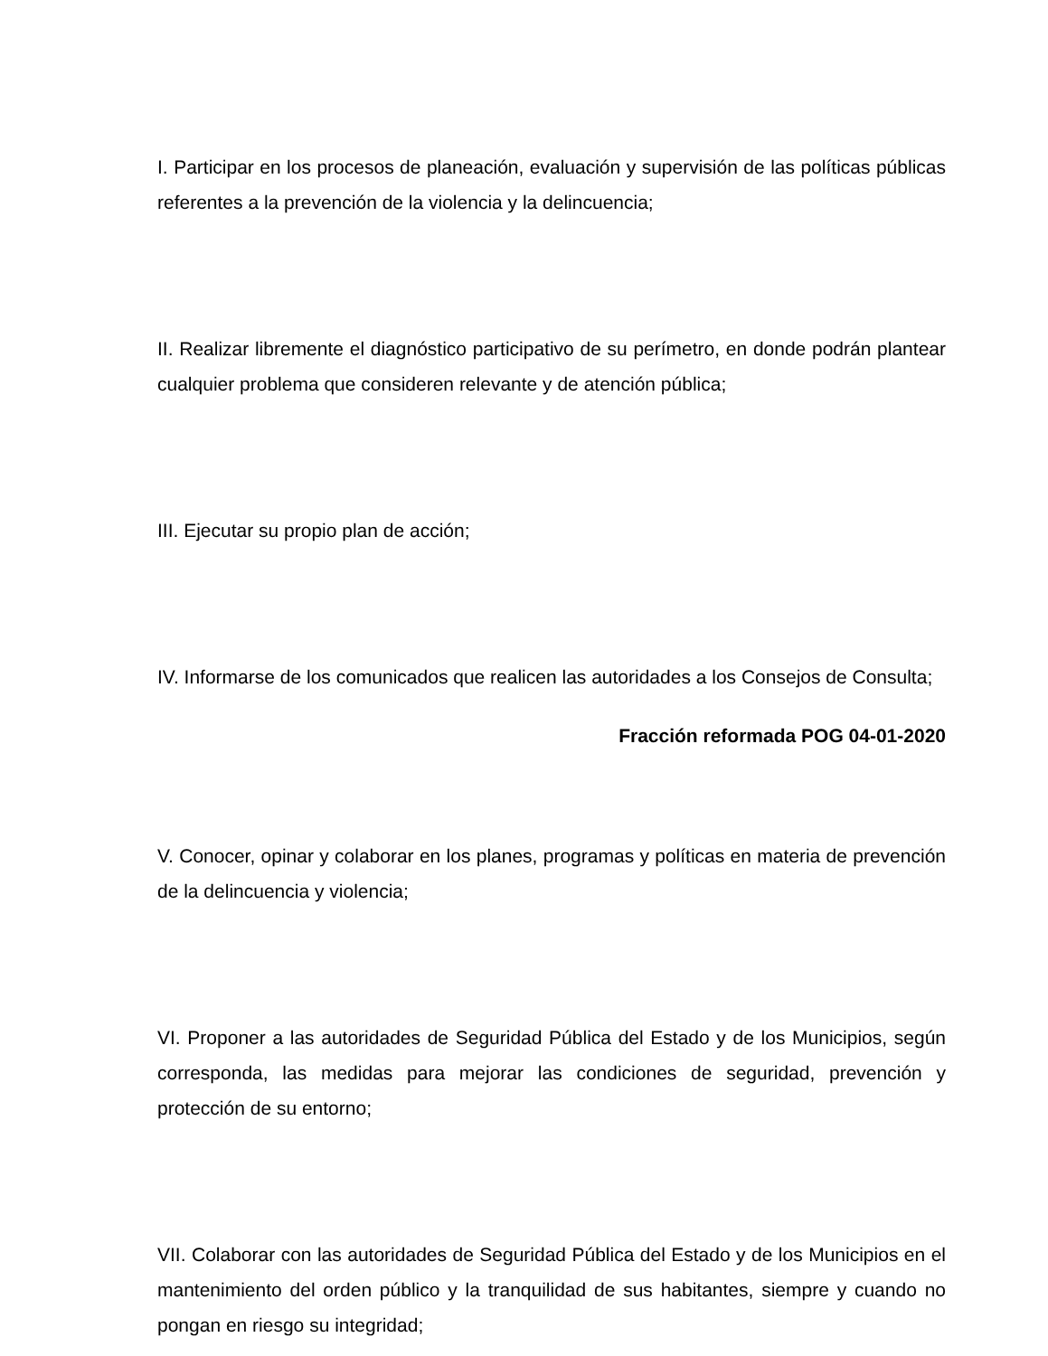I. Participar en los procesos de planeación, evaluación y supervisión de las políticas públicas referentes a la prevención de la violencia y la delincuencia;
II. Realizar libremente el diagnóstico participativo de su perímetro, en donde podrán plantear cualquier problema que consideren relevante y de atención pública;
III. Ejecutar su propio plan de acción;
IV. Informarse de los comunicados que realicen las autoridades a los Consejos de Consulta;
Fracción reformada POG 04-01-2020
V. Conocer, opinar y colaborar en los planes, programas y políticas en materia de prevención de la delincuencia y violencia;
VI. Proponer a las autoridades de Seguridad Pública del Estado y de los Municipios, según corresponda, las medidas para mejorar las condiciones de seguridad, prevención y protección de su entorno;
VII. Colaborar con las autoridades de Seguridad Pública del Estado y de los Municipios en el mantenimiento del orden público y la tranquilidad de sus habitantes, siempre y cuando no pongan en riesgo su integridad;